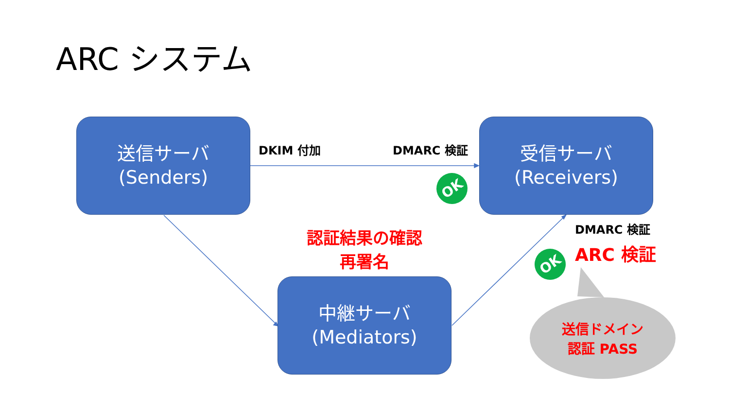ARC システム
送信サーバ
(Senders)
DKIM 付加 DMARC 検証
受信サーバ
(Receivers)
OK
認証結果の確認
再署名
DMARC 検証
ARC 検証
OK
中継サーバ
(Mediators)
送信ドメイン
認証 PASS